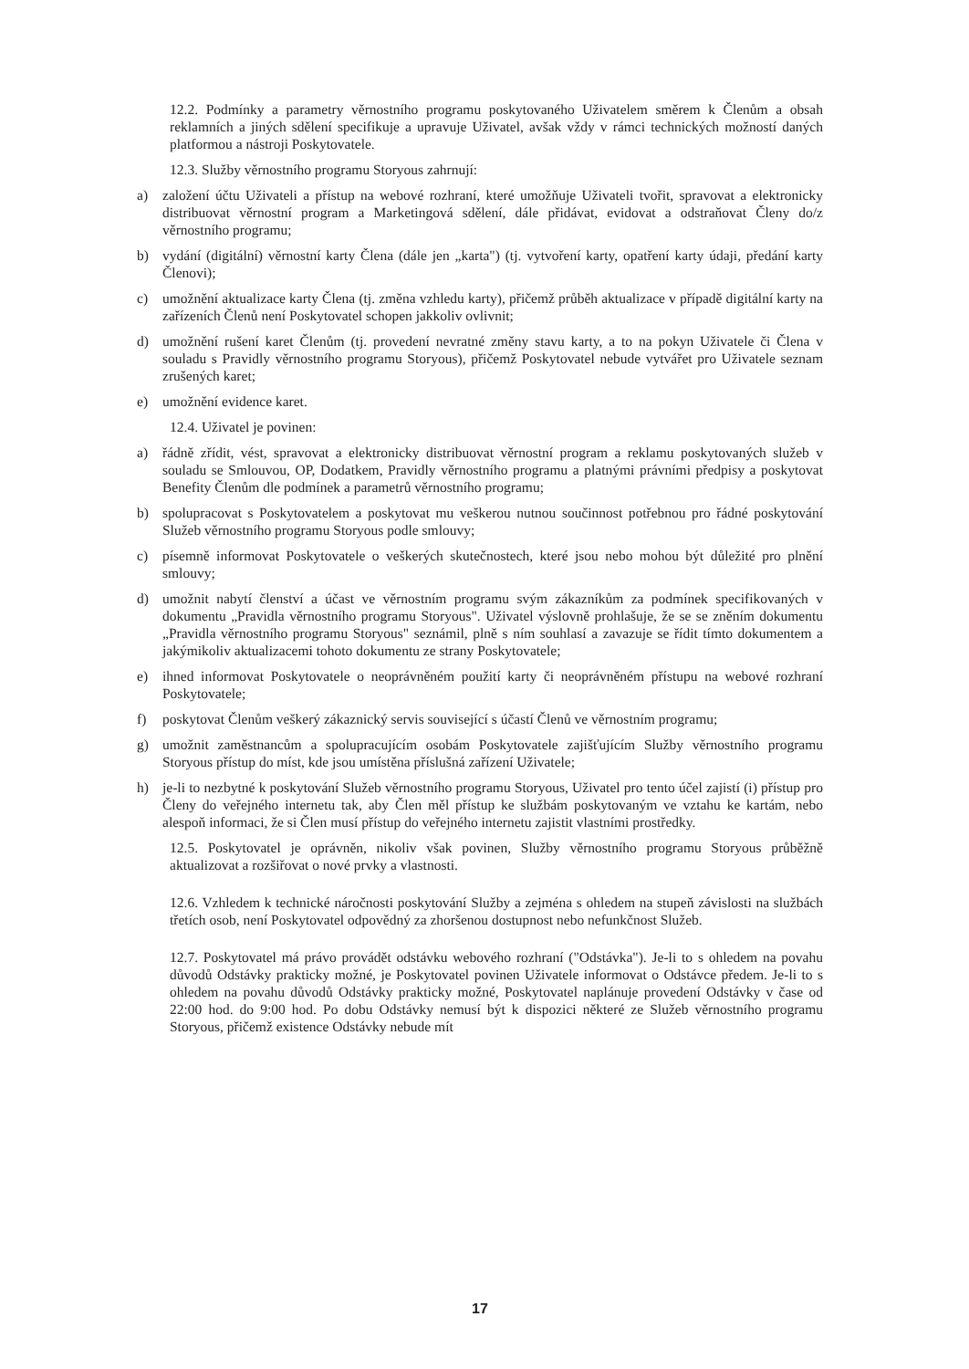12.2. Podmínky a parametry věrnostního programu poskytovaného Uživatelem směrem k Členům a obsah reklamních a jiných sdělení specifikuje a upravuje Uživatel, avšak vždy v rámci technických možností daných platformou a nástroji Poskytovatele.
12.3. Služby věrnostního programu Storyous zahrnují:
a) založení účtu Uživateli a přístup na webové rozhraní, které umožňuje Uživateli tvořit, spravovat a elektronicky distribuovat věrnostní program a Marketingová sdělení, dále přidávat, evidovat a odstraňovat Členy do/z věrnostního programu;
b) vydání (digitální) věrnostní karty Člena (dále jen „karta") (tj. vytvoření karty, opatření karty údaji, předání karty Členovi);
c) umožnění aktualizace karty Člena (tj. změna vzhledu karty), přičemž průběh aktualizace v případě digitální karty na zařízeních Členů není Poskytovatel schopen jakkoliv ovlivnit;
d) umožnění rušení karet Členům (tj. provedení nevratné změny stavu karty, a to na pokyn Uživatele či Člena v souladu s Pravidly věrnostního programu Storyous), přičemž Poskytovatel nebude vytvářet pro Uživatele seznam zrušených karet;
e) umožnění evidence karet.
12.4. Uživatel je povinen:
a) řádně zřídit, vést, spravovat a elektronicky distribuovat věrnostní program a reklamu poskytovaných služeb v souladu se Smlouvou, OP, Dodatkem, Pravidly věrnostního programu a platnými právními předpisy a poskytovat Benefity Členům dle podmínek a parametrů věrnostního programu;
b) spolupracovat s Poskytovatelem a poskytovat mu veškerou nutnou součinnost potřebnou pro řádné poskytování Služeb věrnostního programu Storyous podle smlouvy;
c) písemně informovat Poskytovatele o veškerých skutečnostech, které jsou nebo mohou být důležité pro plnění smlouvy;
d) umožnit nabytí členství a účast ve věrnostním programu svým zákazníkům za podmínek specifikovaných v dokumentu „Pravidla věrnostního programu Storyous". Uživatel výslovně prohlašuje, že se se zněním dokumentu „Pravidla věrnostního programu Storyous" seznámil, plně s ním souhlasí a zavazuje se řídit tímto dokumentem a jakýmikoliv aktualizacemi tohoto dokumentu ze strany Poskytovatele;
e) ihned informovat Poskytovatele o neoprávněném použití karty či neoprávněném přístupu na webové rozhraní Poskytovatele;
f) poskytovat Členům veškerý zákaznický servis související s účastí Členů ve věrnostním programu;
g) umožnit zaměstnancům a spolupracujícím osobám Poskytovatele zajišťujícím Služby věrnostního programu Storyous přístup do míst, kde jsou umístěna příslušná zařízení Uživatele;
h) je-li to nezbytné k poskytování Služeb věrnostního programu Storyous, Uživatel pro tento účel zajistí (i) přístup pro Členy do veřejného internetu tak, aby Člen měl přístup ke službám poskytovaným ve vztahu ke kartám, nebo alespoň informaci, že si Člen musí přístup do veřejného internetu zajistit vlastními prostředky.
12.5. Poskytovatel je oprávněn, nikoliv však povinen, Služby věrnostního programu Storyous průběžně aktualizovat a rozšiřovat o nové prvky a vlastnosti.
12.6. Vzhledem k technické náročnosti poskytování Služby a zejména s ohledem na stupeň závislosti na službách třetích osob, není Poskytovatel odpovědný za zhoršenou dostupnost nebo nefunkčnost Služeb.
12.7. Poskytovatel má právo provádět odstávku webového rozhraní ("Odstávka"). Je-li to s ohledem na povahu důvodů Odstávky prakticky možné, je Poskytovatel povinen Uživatele informovat o Odstávce předem. Je-li to s ohledem na povahu důvodů Odstávky prakticky možné, Poskytovatel naplánuje provedení Odstávky v čase od 22:00 hod. do 9:00 hod. Po dobu Odstávky nemusí být k dispozici některé ze Služeb věrnostního programu Storyous, přičemž existence Odstávky nebude mít
17